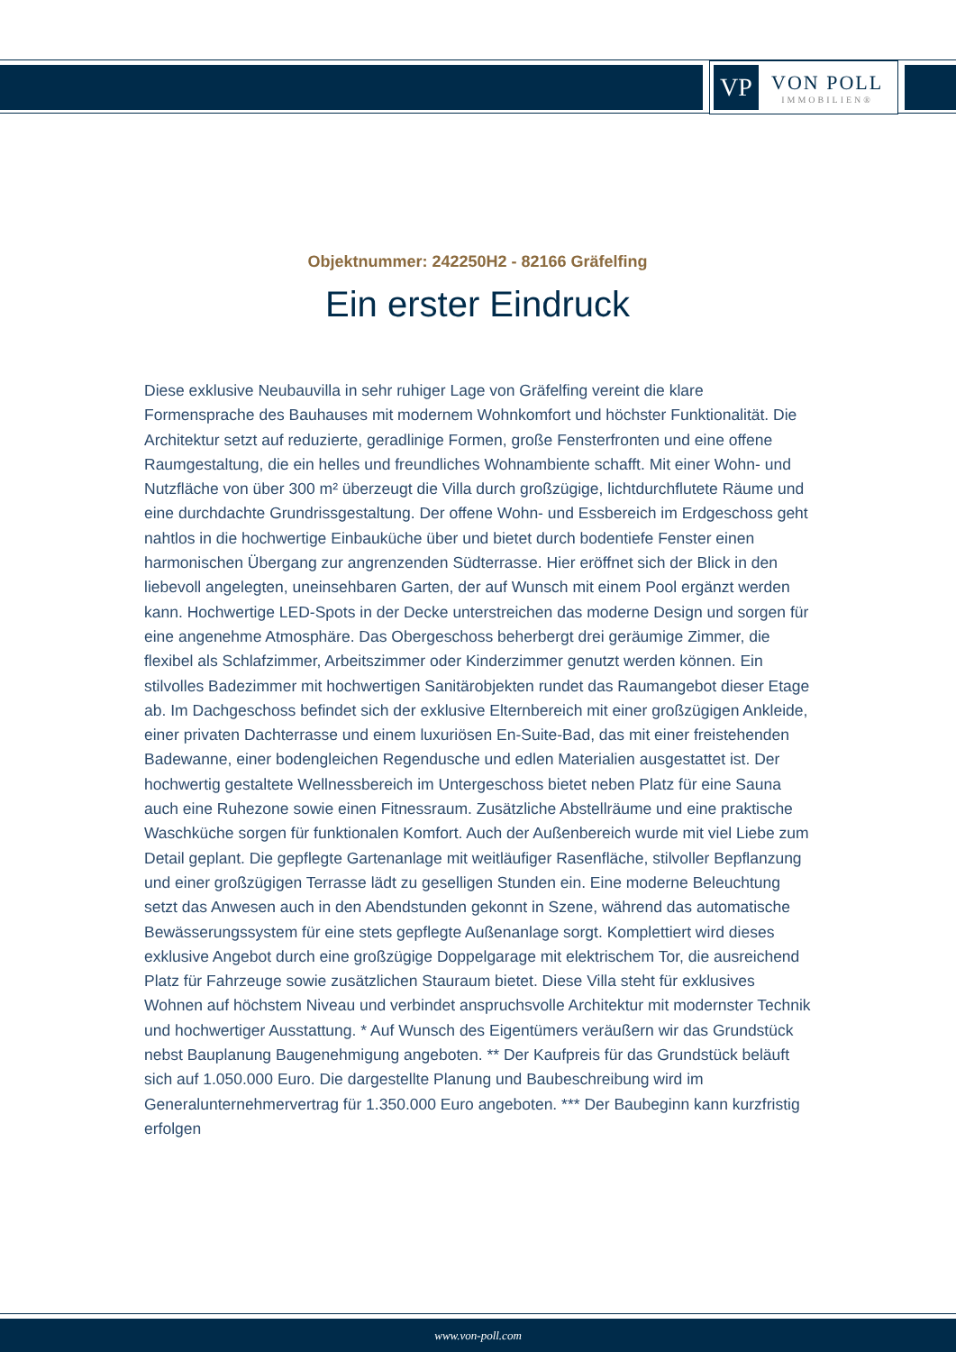VP
VON POLL
IMMOBILIEN®
Objektnummer: 242250H2 - 82166 Gräfelfing
Ein erster Eindruck
Diese exklusive Neubauvilla in sehr ruhiger Lage von Gräfelfing vereint die klare Formensprache des Bauhauses mit modernem Wohnkomfort und höchster Funktionalität. Die Architektur setzt auf reduzierte, geradlinige Formen, große Fensterfronten und eine offene Raumgestaltung, die ein helles und freundliches Wohnambiente schafft. Mit einer Wohn- und Nutzfläche von über 300 m² überzeugt die Villa durch großzügige, lichtdurchflutete Räume und eine durchdachte Grundrissgestaltung. Der offene Wohn- und Essbereich im Erdgeschoss geht nahtlos in die hochwertige Einbauküche über und bietet durch bodentiefe Fenster einen harmonischen Übergang zur angrenzenden Südterrasse. Hier eröffnet sich der Blick in den liebevoll angelegten, uneinsehbaren Garten, der auf Wunsch mit einem Pool ergänzt werden kann. Hochwertige LED-Spots in der Decke unterstreichen das moderne Design und sorgen für eine angenehme Atmosphäre. Das Obergeschoss beherbergt drei geräumige Zimmer, die flexibel als Schlafzimmer, Arbeitszimmer oder Kinderzimmer genutzt werden können. Ein stilvolles Badezimmer mit hochwertigen Sanitärobjekten rundet das Raumangebot dieser Etage ab. Im Dachgeschoss befindet sich der exklusive Elternbereich mit einer großzügigen Ankleide, einer privaten Dachterrasse und einem luxuriösen En-Suite-Bad, das mit einer freistehenden Badewanne, einer bodengleichen Regendusche und edlen Materialien ausgestattet ist. Der hochwertig gestaltete Wellnessbereich im Untergeschoss bietet neben Platz für eine Sauna auch eine Ruhezone sowie einen Fitnessraum. Zusätzliche Abstellräume und eine praktische Waschküche sorgen für funktionalen Komfort. Auch der Außenbereich wurde mit viel Liebe zum Detail geplant. Die gepflegte Gartenanlage mit weitläufiger Rasenfläche, stilvoller Bepflanzung und einer großzügigen Terrasse lädt zu geselligen Stunden ein. Eine moderne Beleuchtung setzt das Anwesen auch in den Abendstunden gekonnt in Szene, während das automatische Bewässerungssystem für eine stets gepflegte Außenanlage sorgt. Komplettiert wird dieses exklusive Angebot durch eine großzügige Doppelgarage mit elektrischem Tor, die ausreichend Platz für Fahrzeuge sowie zusätzlichen Stauraum bietet. Diese Villa steht für exklusives Wohnen auf höchstem Niveau und verbindet anspruchsvolle Architektur mit modernster Technik und hochwertiger Ausstattung. * Auf Wunsch des Eigentümers veräußern wir das Grundstück nebst Bauplanung Baugenehmigung angeboten. ** Der Kaufpreis für das Grundstück beläuft sich auf 1.050.000 Euro. Die dargestellte Planung und Baubeschreibung wird im Generalunternehmervertrag für 1.350.000 Euro angeboten. *** Der Baubeginn kann kurzfristig erfolgen
www.von-poll.com